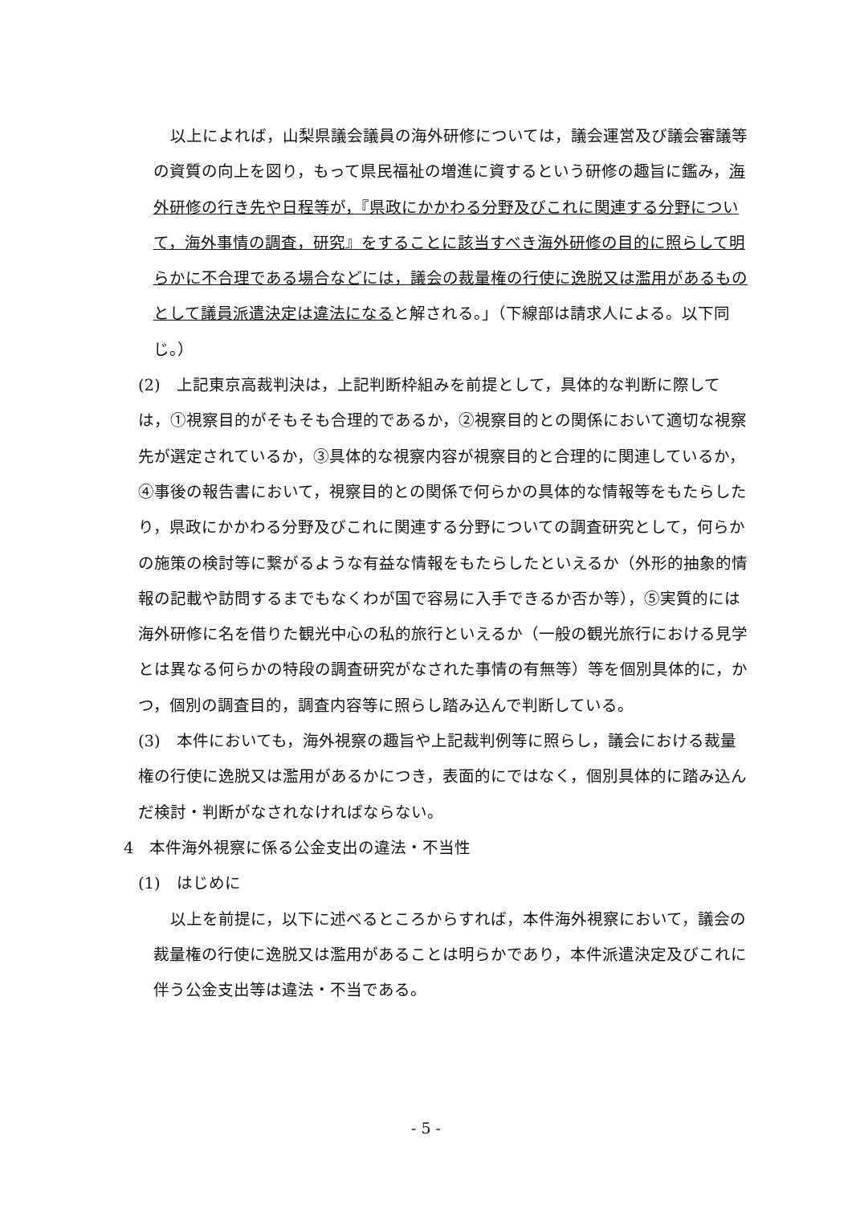以上によれば，山梨県議会議員の海外研修については，議会運営及び議会審議等の資質の向上を図り，もって県民福祉の増進に資するという研修の趣旨に鑑み，海外研修の行き先や日程等が，『県政にかかわる分野及びこれに関連する分野について，海外事情の調査，研究』をすることに該当すべき海外研修の目的に照らして明らかに不合理である場合などには，議会の裁量権の行使に逸脱又は濫用があるものとして議員派遣決定は違法になると解される。」（下線部は請求人による。以下同じ。）
(2)　上記東京高裁判決は，上記判断枠組みを前提として，具体的な判断に際しては，①視察目的がそもそも合理的であるか，②視察目的との関係において適切な視察先が選定されているか，③具体的な視察内容が視察目的と合理的に関連しているか，④事後の報告書において，視察目的との関係で何らかの具体的な情報等をもたらしたり，県政にかかわる分野及びこれに関連する分野についての調査研究として，何らかの施策の検討等に繋がるような有益な情報をもたらしたといえるか（外形的抽象的情報の記載や訪問するまでもなくわが国で容易に入手できるか否か等），⑤実質的には海外研修に名を借りた観光中心の私的旅行といえるか（一般の観光旅行における見学とは異なる何らかの特段の調査研究がなされた事情の有無等）等を個別具体的に，かつ，個別の調査目的，調査内容等に照らし踏み込んで判断している。
(3)　本件においても，海外視察の趣旨や上記裁判例等に照らし，議会における裁量権の行使に逸脱又は濫用があるかにつき，表面的にではなく，個別具体的に踏み込んだ検討・判断がなされなければならない。
4　本件海外視察に係る公金支出の違法・不当性
(1)　はじめに
以上を前提に，以下に述べるところからすれば，本件海外視察において，議会の裁量権の行使に逸脱又は濫用があることは明らかであり，本件派遣決定及びこれに伴う公金支出等は違法・不当である。
- 5 -